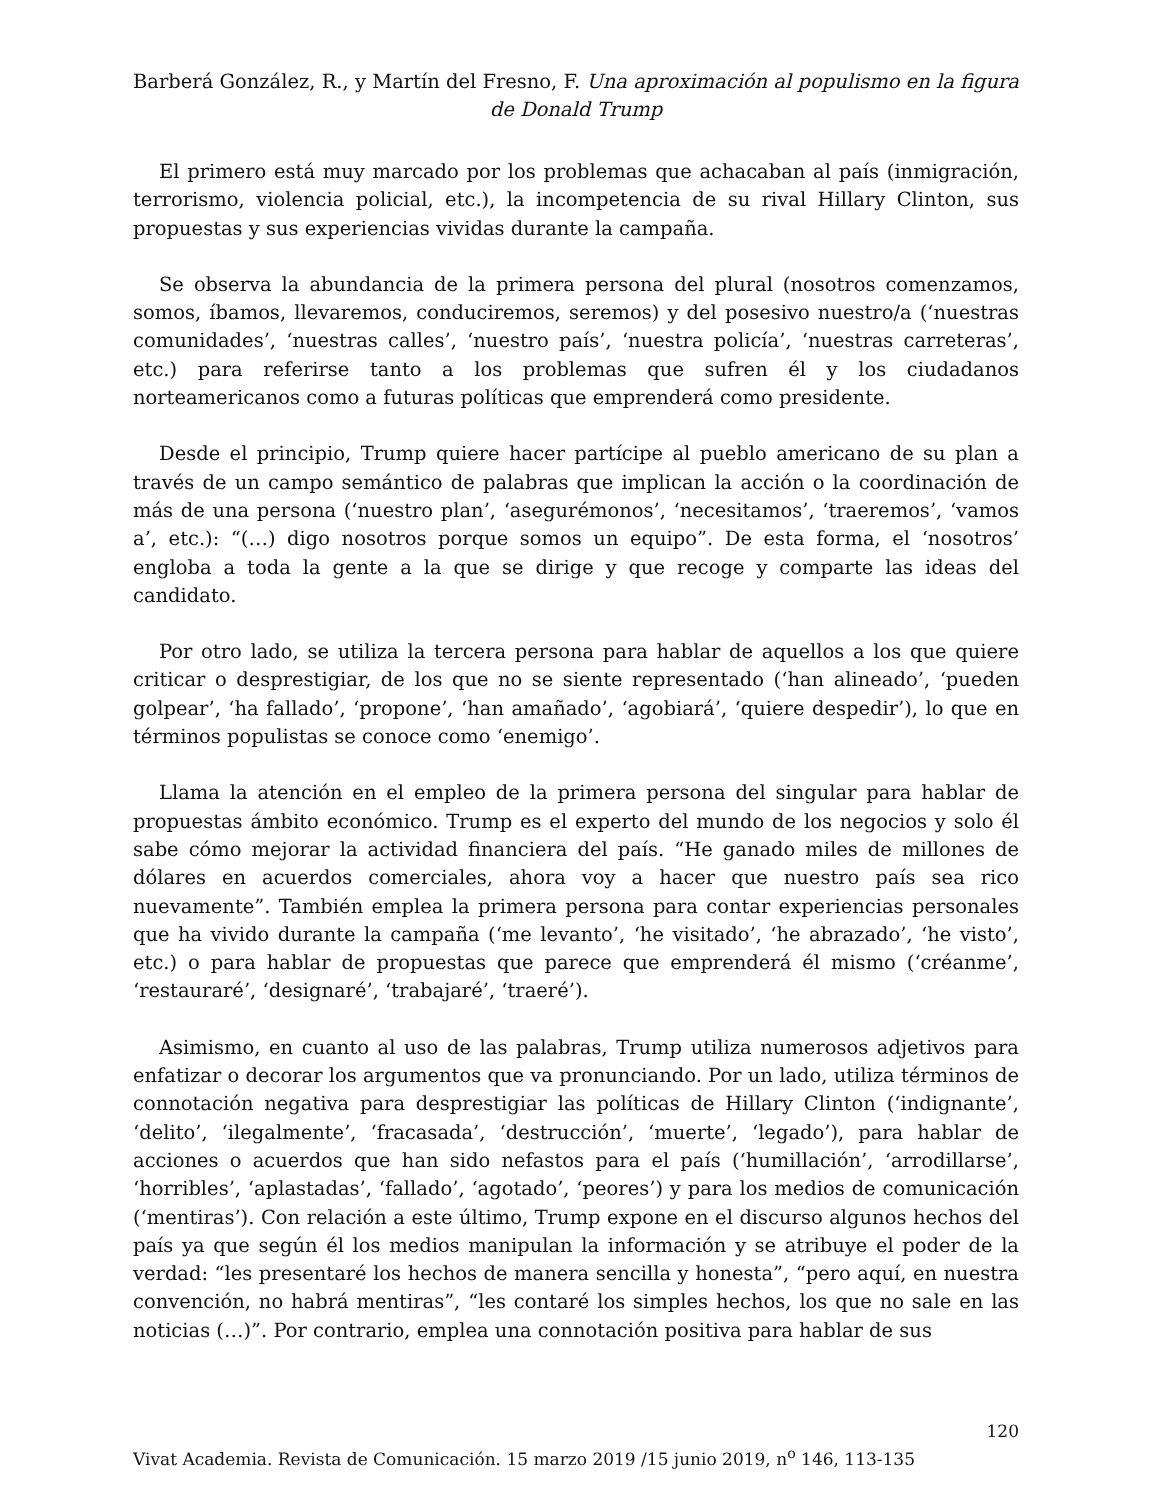Barberá González, R., y Martín del Fresno, F. Una aproximación al populismo en la figura de Donald Trump
El primero está muy marcado por los problemas que achacaban al país (inmigración, terrorismo, violencia policial, etc.), la incompetencia de su rival Hillary Clinton, sus propuestas y sus experiencias vividas durante la campaña.
Se observa la abundancia de la primera persona del plural (nosotros comenzamos, somos, íbamos, llevaremos, conduciremos, seremos) y del posesivo nuestro/a (‘nuestras comunidades’, ‘nuestras calles’, ‘nuestro país’, ‘nuestra policía’, ‘nuestras carreteras’, etc.) para referirse tanto a los problemas que sufren él y los ciudadanos norteamericanos como a futuras políticas que emprenderá como presidente.
Desde el principio, Trump quiere hacer partícipe al pueblo americano de su plan a través de un campo semántico de palabras que implican la acción o la coordinación de más de una persona (‘nuestro plan’, ‘asegurémonos’, ‘necesitamos’, ‘traeremos’, ‘vamos a’, etc.): “(…) digo nosotros porque somos un equipo”. De esta forma, el ‘nosotros’ engloba a toda la gente a la que se dirige y que recoge y comparte las ideas del candidato.
Por otro lado, se utiliza la tercera persona para hablar de aquellos a los que quiere criticar o desprestigiar, de los que no se siente representado (‘han alineado’, ‘pueden golpear’, ‘ha fallado’, ‘propone’, ‘han amañado’, ‘agobiará’, ‘quiere despedir’), lo que en términos populistas se conoce como ‘enemigo’.
Llama la atención en el empleo de la primera persona del singular para hablar de propuestas ámbito económico. Trump es el experto del mundo de los negocios y solo él sabe cómo mejorar la actividad financiera del país. “He ganado miles de millones de dólares en acuerdos comerciales, ahora voy a hacer que nuestro país sea rico nuevamente”. También emplea la primera persona para contar experiencias personales que ha vivido durante la campaña (‘me levanto’, ‘he visitado’, ‘he abrazado’, ‘he visto’, etc.) o para hablar de propuestas que parece que emprenderá él mismo (‘créanme’, ‘restauraré’, ‘designaré’, ‘trabajaré’, ‘traeré’).
Asimismo, en cuanto al uso de las palabras, Trump utiliza numerosos adjetivos para enfatizar o decorar los argumentos que va pronunciando. Por un lado, utiliza términos de connotación negativa para desprestigiar las políticas de Hillary Clinton (‘indignante’, ‘delito’, ‘ilegalmente’, ‘fracasada’, ‘destrucción’, ‘muerte’, ‘legado’), para hablar de acciones o acuerdos que han sido nefastos para el país (‘humillación’, ‘arrodillarse’, ‘horribles’, ‘aplastadas’, ‘fallado’, ‘agotado’, ‘peores’) y para los medios de comunicación (‘mentiras’). Con relación a este último, Trump expone en el discurso algunos hechos del país ya que según él los medios manipulan la información y se atribuye el poder de la verdad: “les presentaré los hechos de manera sencilla y honesta”, “pero aquí, en nuestra convención, no habrá mentiras”, “les contaré los simples hechos, los que no sale en las noticias (…)”. Por contrario, emplea una connotación positiva para hablar de sus
120
Vivat Academia. Revista de Comunicación. 15 marzo 2019 /15 junio 2019, n<sup>o</sup> 146, 113-135